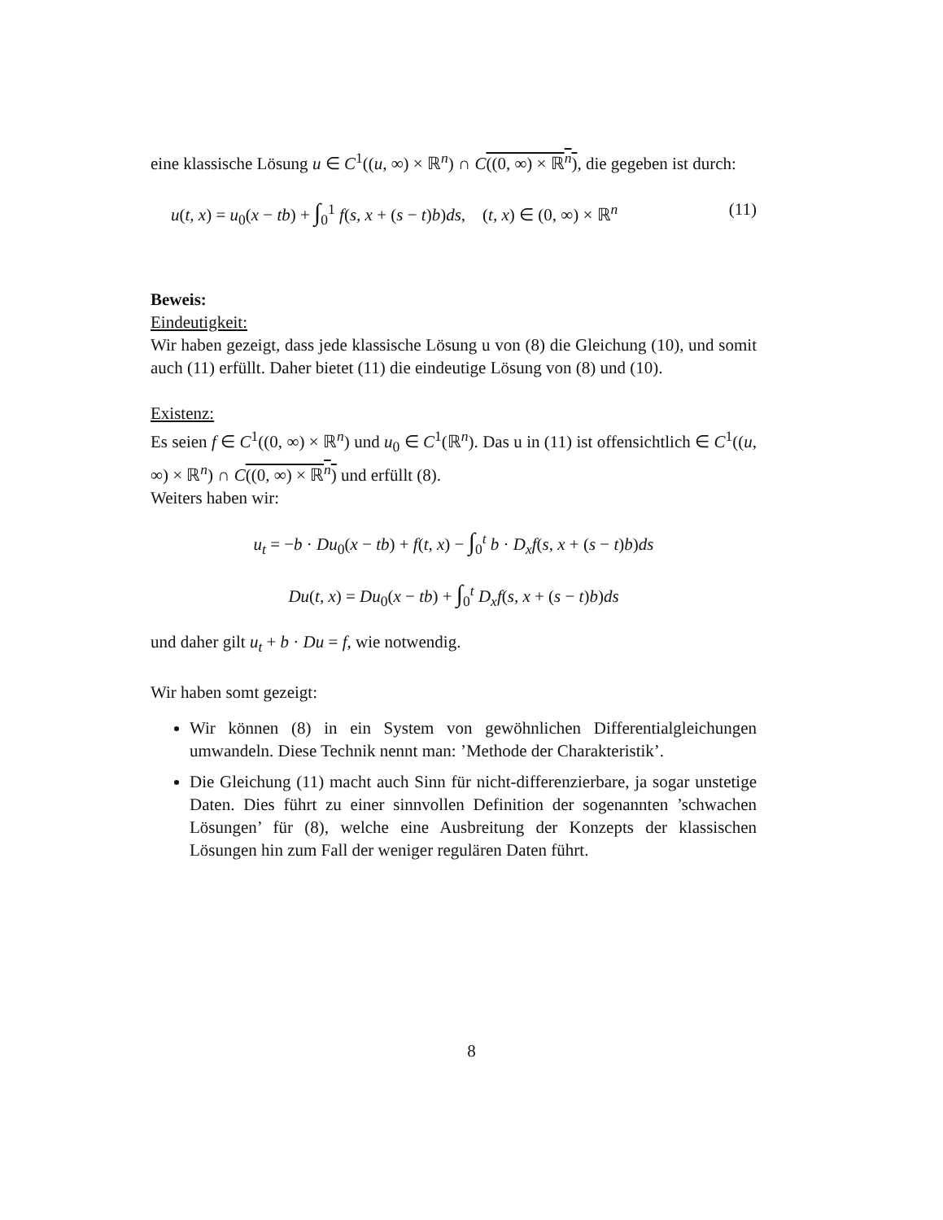eine klassische Lösung u ∈ C<sup>1</sup>((u, ∞) × ℝ<sup>n</sup>) ∩ C((0, ∞) × ℝ<sup>n</sup>), die gegeben ist durch:
u(t, x) = u<sub>0</sub>(x − tb) + ∫<sub>0</sub><sup>1</sup> f(s, x + (s − t)b)ds, (t, x) ∈ (0, ∞) × ℝ<sup>n</sup> (11)
Beweis:
Eindeutigkeit:
Wir haben gezeigt, dass jede klassische Lösung u von (8) die Gleichung (10), und somit auch (11) erfüllt. Daher bietet (11) die eindeutige Lösung von (8) und (10).
Existenz:
Es seien f ∈ C<sup>1</sup>((0, ∞) × ℝ<sup>n</sup>) und u<sub>0</sub> ∈ C<sup>1</sup>(ℝ<sup>n</sup>). Das u in (11) ist offensichtlich ∈ C<sup>1</sup>((u, ∞) × ℝ<sup>n</sup>) ∩ C((0, ∞) × ℝ<sup>n</sup>) und erfüllt (8).
Weiters haben wir:
u<sub>t</sub> = −b · Du<sub>0</sub>(x − tb) + f(t, x) − ∫<sub>0</sub><sup>t</sup> b · D<sub>x</sub>f(s, x + (s − t)b)ds
Du(t, x) = Du<sub>0</sub>(x − tb) + ∫<sub>0</sub><sup>t</sup> D<sub>x</sub>f(s, x + (s − t)b)ds
und daher gilt u<sub>t</sub> + b · Du = f, wie notwendig.
Wir haben somt gezeigt:
Wir können (8) in ein System von gewöhnlichen Differentialgleichungen umwandeln. Diese Technik nennt man: ’Methode der Charakteristik’.
Die Gleichung (11) macht auch Sinn für nicht-differenzierbare, ja sogar unstetige Daten. Dies führt zu einer sinnvollen Definition der sogenannten ’schwachen Lösungen’ für (8), welche eine Ausbreitung der Konzepts der klassischen Lösungen hin zum Fall der weniger regulären Daten führt.
8